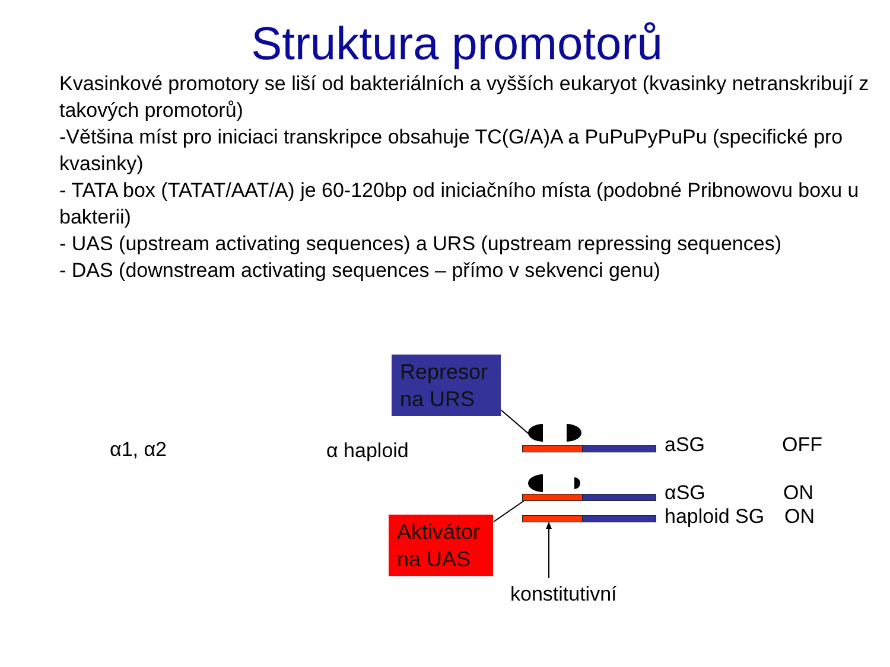Struktura promotorů
Kvasinkové promotory se liší od bakteriálních a vyšších eukaryot (kvasinky netranskribují z takových promotorů)
-Většina míst pro iniciaci transkripce obsahuje TC(G/A)A a PuPuPyPuPu (specifické pro kvasinky)
- TATA box (TATAT/AAT/A) je 60-120bp od iniciačního místa (podobné Pribnowovu boxu u bakterii)
- UAS (upstream activating sequences) a URS (upstream repressing sequences)
- DAS (downstream activating sequences – přímo v sekvenci genu)
α1, α2 α haploid
Represor na URS
Aktivátor na UAS
aSG OFF
αSG ON
haploid SG ON
konstitutivní